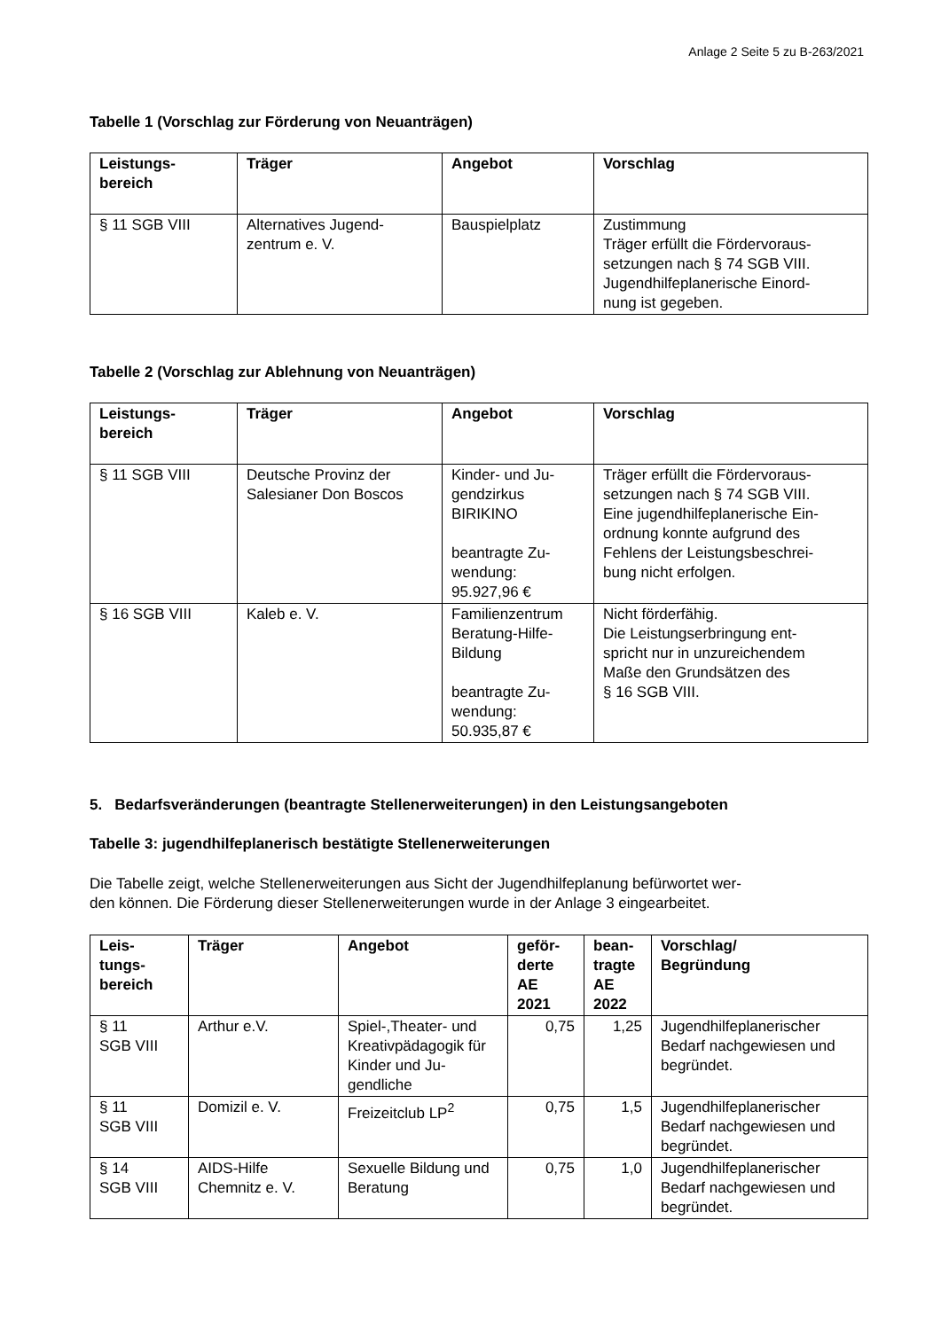Anlage 2 Seite 5 zu B-263/2021
Tabelle 1 (Vorschlag zur Förderung von Neuanträgen)
| Leistungs- bereich | Träger | Angebot | Vorschlag |
| --- | --- | --- | --- |
| § 11 SGB VIII | Alternatives Jugend- zentrum e. V. | Bauspielplatz | Zustimmung Träger erfüllt die Fördervoraus- setzungen nach § 74 SGB VIII. Jugendhilfeplanerische Einord- nung ist gegeben. |
Tabelle 2 (Vorschlag zur Ablehnung von Neuanträgen)
| Leistungs- bereich | Träger | Angebot | Vorschlag |
| --- | --- | --- | --- |
| § 11 SGB VIII | Deutsche Provinz der Salesianer Don Boscos | Kinder- und Ju- gendzirkus BIRIKINO beantragte Zu- wendung: 95.927,96 € | Träger erfüllt die Fördervoraus- setzungen nach § 74 SGB VIII. Eine jugendhilfeplanerische Ein- ordnung konnte aufgrund des Fehlens der Leistungsbeschrei- bung nicht erfolgen. |
| § 16 SGB VIII | Kaleb e. V. | Familienzentrum Beratung-Hilfe- Bildung beantragte Zu- wendung: 50.935,87 € | Nicht förderfähig. Die Leistungserbringung ent- spricht nur in unzureichendem Maße den Grundsätzen des § 16 SGB VIII. |
5. Bedarfsveränderungen (beantragte Stellenerweiterungen) in den Leistungsangeboten
Tabelle 3: jugendhilfeplanerisch bestätigte Stellenerweiterungen
Die Tabelle zeigt, welche Stellenerweiterungen aus Sicht der Jugendhilfeplanung befürwortet wer-
den können. Die Förderung dieser Stellenerweiterungen wurde in der Anlage 3 eingearbeitet.
| Leis- tungs- bereich | Träger | Angebot | geför- derte AE 2021 | bean- tragte AE 2022 | Vorschlag/ Begründung |
| --- | --- | --- | --- | --- | --- |
| § 11 SGB VIII | Arthur e.V. | Spiel-,Theater- und Kreativpädagogik für Kinder und Ju- gendliche | 0,75 | 1,25 | Jugendhilfeplanerischer Bedarf nachgewiesen und begründet. |
| § 11 SGB VIII | Domizil e. V. | Freizeitclub LP<sup>2</sup> | 0,75 | 1,5 | Jugendhilfeplanerischer Bedarf nachgewiesen und begründet. |
| § 14 SGB VIII | AIDS-Hilfe Chemnitz e. V. | Sexuelle Bildung und Beratung | 0,75 | 1,0 | Jugendhilfeplanerischer Bedarf nachgewiesen und begründet. |